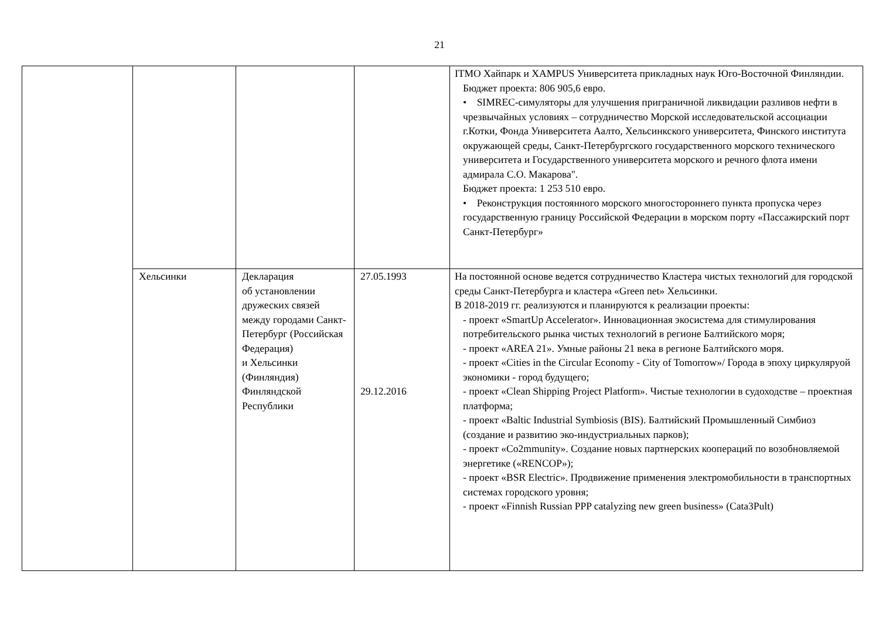21
| | | | | ITMO Хайпарк и XAMPUS Университета прикладных наук Юго-Восточной Финляндии. Бюджет проекта: 806 905,6 евро. • SIMREC-симуляторы для улучшения приграничной ликвидации разливов нефти в чрезвычайных условиях – сотрудничество Морской исследовательской ассоциации г.Котки, Фонда Университета Аалто, Хельсинкского университета, Финского института окружающей среды, Санкт-Петербургского государственного морского технического университета и Государственного университета морского и речного флота имени адмирала С.О. Макарова". Бюджет проекта: 1 253 510 евро. • Реконструкция постоянного морского многостороннего пункта пропуска через государственную границу Российской Федерации в морском порту «Пассажирский порт Санкт-Петербург» |
| | Хельсинки | Декларация об установлении дружеских связей между городами Санкт-Петербург (Российская Федерация) и Хельсинки (Финляндия) Финляндской Республики | 27.05.1993 29.12.2016 | На постоянной основе ведется сотрудничество Кластера чистых технологий для городской среды Санкт-Петербурга и кластера «Green net» Хельсинки. В 2018-2019 гг. реализуются и планируются к реализации проекты: - проект «SmartUp Accelerator». Инновационная экосистема для стимулирования потребительского рынка чистых технологий в регионе Балтийского моря; - проект «AREA 21». Умные районы 21 века в регионе Балтийского моря. - проект «Cities in the Circular Economy - City of Tomorrow»/ Города в эпоху циркуляруой экономики - город будущего; - проект «Clean Shipping Project Platform». Чистые технологии в судоходстве – проектная платформа; - проект «Baltic Industrial Symbiosis (BIS). Балтийский Промышленный Симбиоз (создание и развитию эко-индустриальных парков); - проект «Co2mmunity». Создание новых партнерских коопераций по возобновляемой энергетике («RENCOP»); - проект «BSR Electric». Продвижение применения электромобильности в транспортных системах городского уровня; - проект «Finnish Russian PPP catalyzing new green business» (Cata3Pult) |